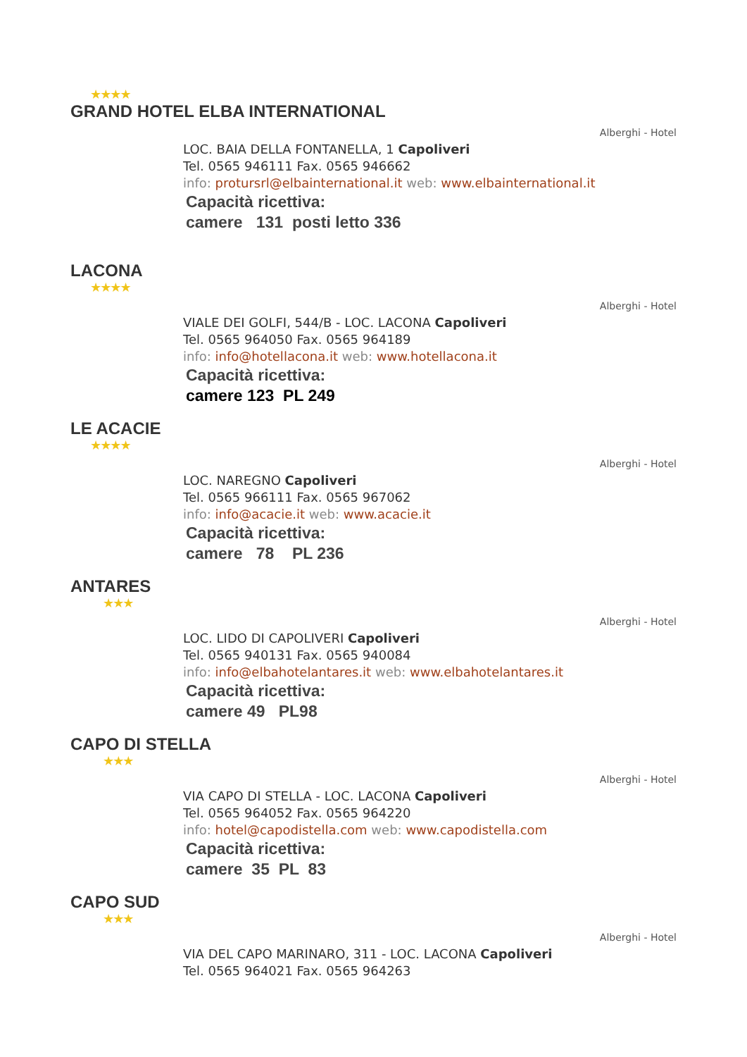★★★★
GRAND HOTEL ELBA INTERNATIONAL
Alberghi - Hotel
LOC. BAIA DELLA FONTANELLA, 1 Capoliveri
Tel. 0565 946111 Fax. 0565 946662
info: protursrl@elbainternational.it web: www.elbainternational.it
Capacità ricettiva:
camere 131 posti letto 336
LACONA
★★★★
Alberghi - Hotel
VIALE DEI GOLFI, 544/B - LOC. LACONA Capoliveri
Tel. 0565 964050 Fax. 0565 964189
info: info@hotellacona.it web: www.hotellacona.it
Capacità ricettiva:
camere 123 PL 249
LE ACACIE
★★★★
Alberghi - Hotel
LOC. NAREGNO Capoliveri
Tel. 0565 966111 Fax. 0565 967062
info: info@acacie.it web: www.acacie.it
Capacità ricettiva:
camere 78 PL 236
ANTARES
★★★
Alberghi - Hotel
LOC. LIDO DI CAPOLIVERI Capoliveri
Tel. 0565 940131 Fax. 0565 940084
info: info@elbahotelantares.it web: www.elbahotelantares.it
Capacità ricettiva:
camere 49 PL98
CAPO DI STELLA
★★★
Alberghi - Hotel
VIA CAPO DI STELLA - LOC. LACONA Capoliveri
Tel. 0565 964052 Fax. 0565 964220
info: hotel@capodistella.com web: www.capodistella.com
Capacità ricettiva:
camere 35 PL 83
CAPO SUD
★★★
Alberghi - Hotel
VIA DEL CAPO MARINARO, 311 - LOC. LACONA Capoliveri
Tel. 0565 964021 Fax. 0565 964263